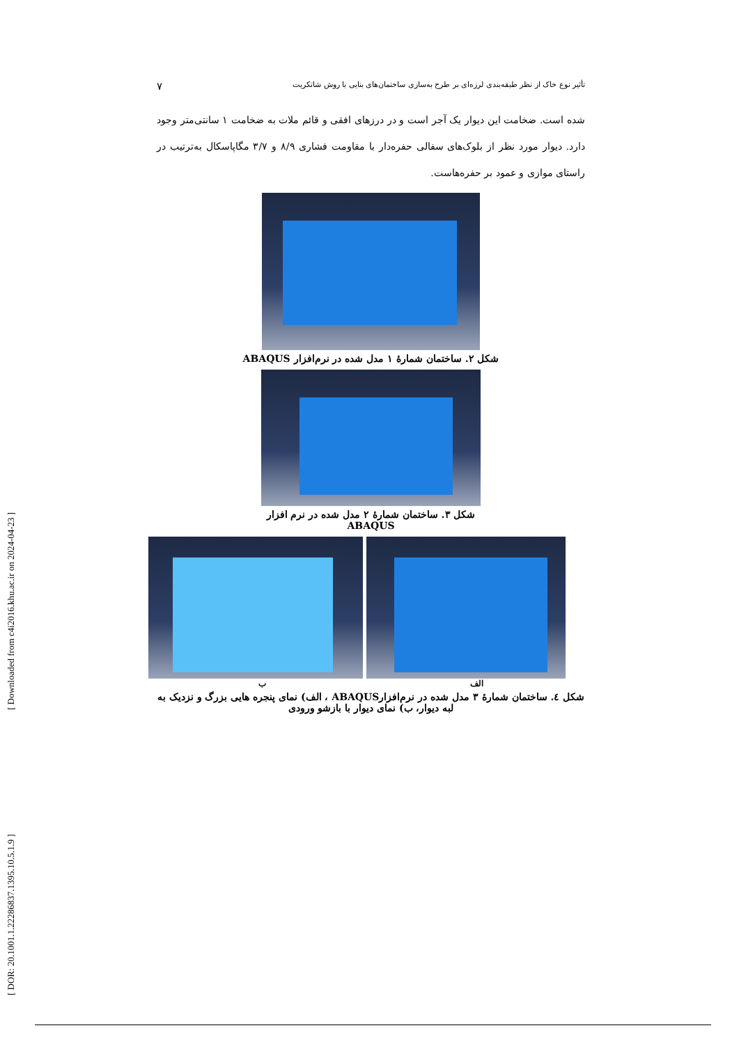[ Downloaded from c4i2016.khu.ac.ir on 2024-04-23 ]
[ DOR: 20.1001.1.22286837.1395.10.5.1.9 ]
تأثیر نوع خاک از نظر طبقه‌بندی لرزه‌ای بر طرح به‌سازی ساختمان‌های بنایی با روش شاتکریت ۷
شده است. ضخامت این دیوار یک آجر است و در درزهای افقی و قائم ملات به ضخامت ۱ سانتی‌متر وجود دارد. دیوار مورد نظر از بلوک‌های سفالی حفره‌دار با مقاومت فشاری ۸/۹ و ۳/۷ مگاپاسکال به‌ترتیب در راستای موازی و عمود بر حفره‌هاست.
شکل ۲. ساختمان شمارهٔ ۱ مدل شده در نرم‌افزار ABAQUS
شکل ۳. ساختمان شمارهٔ ۲ مدل شده در نرم افزار
ABAQUS
الف ب
شکل ٤. ساختمان شمارهٔ ۳ مدل شده در نرم‌افزارABAQUS ، الف) نمای پنجره هایی بزرگ و نزدیک به لبه دیوار، ب) نمای دیوار با بازشو ورودی